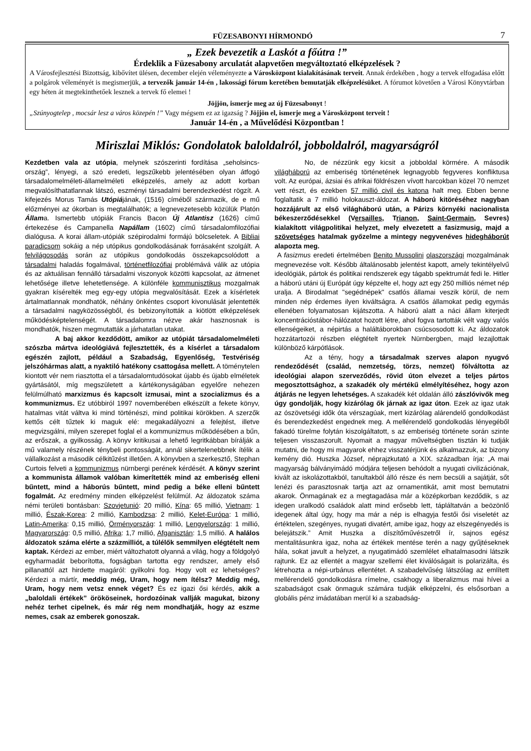FÜZESABONYI HÍRMONDÓ 7
„ Ezek bevezetik a Laskót a főútra !”
Érdeklik a Füzesabony arculatát alapvetően megváltoztató elképzelések ?
A Városfejlesztési Bizottság, kibővítet ülésen, december elején véleményezte a Városközpont kialakításának terveit. Annak érdekében , hogy a tervek elfogadása előtt a polgárok véleményét is megismerjük, a tervezők január 14-én , lakossági fórum keretében bemutatják elképzelésüket. A fórumot követően a Városi Könyvtárban egy héten át megtekinthetőek lesznek a tervek fő elemei !
Jöjjön, ismerje meg az új Füzesabonyt !
„Szúnyogtelep , mocsár lesz a város közepén !” Vagy mégsem ez az igazság ? Jöjjön el, ismerje meg a Városközpont terveit !
Január 14-én , a Művelődési Központban !
Miriszlai Miklós: Gondolatok baloldalról, jobboldalról, magyarságról
Kezdetben vala az utópia, melynek szószerinti fordítása „seholsincs-ország”, lényegi, a szó eredeti, legszűkebb jelentésében olyan átfogó társadalomelméleti-államelméleti elképzelés, amely az adott korban megvalósíthatatlannak látszó, eszményi társadalmi berendezkedést rögzít. A kifejezés Morus Tamás Utópiájának, (1516) címéből származik, de e mű előzményei az ókorban is megtalálhatók; a legnevezetesebb közülük Platón Állama. Ismertebb utópiák Francis Bacon Új Atlantisz (1626) című értekezése és Campanella Napállam (1602) című társadalomfilozófiai dialógusa. A korai állam-utópiák szépirodalmi formájú bölcseletek. A Bibliai paradicsom sokáig a nép utópikus gondolkodásának forrásaként szolgált. A felvilágosodás során az utópikus gondolkodás összekapcsolódott a társadalmi haladás fogalmával, történetfilozófiai problémává válik az utópia és az aktuálisan fennálló társadalmi viszonyok közötti kapcsolat, az átmenet lehetősége illetve lehetetlensége. A különféle kommunisztikus mozgalmak gyakran kísérelték meg egy-egy utópia megvalósítását. Ezek a kísérletek ártalmatlannak mondhatók, néhány önkéntes csoport kivonulását jelentették a társadalmi nagyközösségből, és bebizonyították a kiötlött elképzelések működésképtelenségét. A társadalomra nézve akár hasznosnak is mondhatók, hiszen megmutatták a járhatatlan utakat.
A baj akkor kezdődött, amikor az utópiát társadalomelméleti szószba mártva ideológiává fejlesztették, és a kísérlet a társadalom egészén zajlott, például a Szabadság, Egyenlőség, Testvériség jelszóhármas alatt, a nyaktiló hatékony csattogása mellett. A töménytelen kiontott vér nem riasztotta el a társadalomtudósokat újabb és újabb elméletek gyártásától, míg megszületett a kártékonyságában egyelőre nehezen felülmúlható marxizmus és kapcsolt izmusai, mint a szocializmus és a kommunizmus. Ez utóbbiról 1997 novemberében elkészült a fekete könyv, hatalmas vitát váltva ki mind történészi, mind politikai körökben. A szerzők kettős célt tűztek ki maguk elé: megakadályozni a felejtést, illetve megvizsgálni, milyen szerepet foglal el a kommunizmus működésében a bűn, az erőszak, a gyilkosság. A könyv kritikusai a lehető legritkábban bírálják a mű valamely részének ténybeli pontosságát, annál sikertelenebbnek ítélik a vállalkozást a második célkitűzést illetően. A könyvben a szerkesztő, Stephan Curtois felveti a kommunizmus nürnbergi perének kérdését. A könyv szerint a kommunista államok valóban kimerítették mind az emberiség elleni bűntett, mind a háborús bűntett, mind pedig a béke elleni bűntett fogalmát. Az eredmény minden elképzelést felülmúl. Az áldozatok száma némi területi bontásban: Szovjetunió: 20 millió, Kína: 65 millió, Vietnam: 1 millió, Észak-Korea: 2 millió, Kambodzsa: 2 millió, Kelet-Európa: 1 millió, Latin-Amerika: 0,15 millió, Örményország: 1 millió, Lengyelország: 1 millió, Magyarország: 0,5 millió, Afrika: 1,7 millió, Afganisztán: 1,5 millió. A halálos áldozatok száma elérte a százmilliót, a túlélők semmilyen elégtételt nem kaptak. Kérdezi az ember, miért változhatott olyanná a világ, hogy a földgolyó egyharmadát beborította, fogságban tartotta egy rendszer, amely első pillanattól azt hirdette magáról: gyilkolni fog. Hogy volt ez lehetséges? Kérdezi a mártír, meddig még, Uram, hogy nem ítélsz? Meddig még, Uram, hogy nem vetsz ennek véget? És ez igazi ősi kérdés, akik a „baloldali értékek” örököseinek, hordozóinak vallják magukat, bizony nehéz terhet cipelnek, és már rég nem mondhatják, hogy az eszme nemes, csak az emberek gonoszak.
No, de nézzünk egy kicsit a jobboldal körmére. A második világháború az emberiség történetének legnagyobb fegyveres konfliktusa volt. Az európai, ázsiai és afrikai földrészen vívott harcokban közel 70 nemzet vett részt, és ezekben 57 millió civil és katona halt meg. Ebben benne foglaltatik a 7 millió holokauszt-áldozat. A háború kitöréséhez nagyban hozzájárult az első világháború után, a Párizs környéki nacionalista békeszerződésekkel (Versailles, Trianon, Saint-Germain, Sevres) kialakított világpolitikai helyzet, mely elvezetett a fasizmusig, majd a szövetséges hatalmak győzelme a mintegy negyvenéves hidegháborút alapozta meg.
A fasizmus eredeti értelmében Benito Mussolini olaszországi mozgalmának megnevezése volt. Később általánosabb jelentést kapott, amely tekintélyelvű ideológiák, pártok és politikai rendszerek egy tágabb spektrumát fedi le. Hitler a háború utáni új Európát úgy képzelte el, hogy azt egy 250 milliós német nép uralja. A Birodalmat "segédnépek" csatlós államai veszik körül, de nem minden nép érdemes ilyen kiváltságra. A csatlós államokat pedig egymás ellenében folyamatosan kijátszotta. A háború alatt a náci állam kiterjedt koncentrációstábor-hálózatot hozott létre, ahol fogva tartották vélt vagy valós ellenségeiket, a népirtás a haláltáborokban csúcsosodott ki. Az áldozatok hozzátartozói részben elégtételt nyertek Nürnbergben, majd lezajlottak különböző kárpótlások.
Az a tény, hogy a társadalmak szerves alapon nyugvó rendeződését (család, nemzetség, törzs, nemzet) fölváltotta az ideológiai alapon szerveződés, rövid úton elvezet a teljes pártos megosztottsághoz, a szakadék oly mértékű elmélyítéséhez, hogy azon átjárás ne legyen lehetséges. A szakadék két oldalán álló zászlóvivők meg úgy gondolják, hogy kizárólag ők járnak az igaz úton. Ezek az igaz utak az ószövetségi idők óta vérszagúak, mert kizárólag alárendelő gondolkodást és berendezkedést engednek meg. A mellérendelő gondolkodás lényegéből fakadó türelme folytán kiszolgáltatott, s az emberiség története során szinte teljesen visszaszorult. Nyomait a magyar műveltségben tisztán ki tudják mutatni, de hogy mi magyarok ehhez visszatérjünk és alkalmazzuk, az bizony kemény dió. Huszka József, néprajzkutató a XIX. században írja: „A mai magyarság bálványimádó módjára teljesen behódolt a nyugati civilizációnak, kivált az iskolázottakból, tanultakból álló része és nem becsüli a sajátját, sőt lenézi és parasztosnak tartja azt az ornamentikát, amit most bemutatni akarok. Önmagának ez a megtagadása már a középkorban kezdődik, s az idegen uralkodó családok alatt mind erősebb lett, tápláltatván a beözönlő idegenek által úgy, hogy ma már a nép is elhagyja festői ősi viseletét az értéktelen, szegényes, nyugati divatért, amibe igaz, hogy az elszegényedés is belejátszik.” Amit Huszka a díszítőművészetről ír, sajnos egész mentalitásunkra igaz, noha az értékek mentése terén a nagy gyűjtéseknek hála, sokat javult a helyzet, a nyugatimádó szemlélet elhatalmasodni látszik rajtunk. Ez az ellentét a magyar szellemi élet kiválóságait is polarizálta, és létrehozta a népi-urbánus ellentétet. A szabadelvűség látszólag az említett mellérendelő gondolkodásra rímelne, csakhogy a liberalizmus mai hívei a szabadságot csak önmaguk számára tudják elképzelni, és elsősorban a globális pénz imádatában merül ki a szabadság-